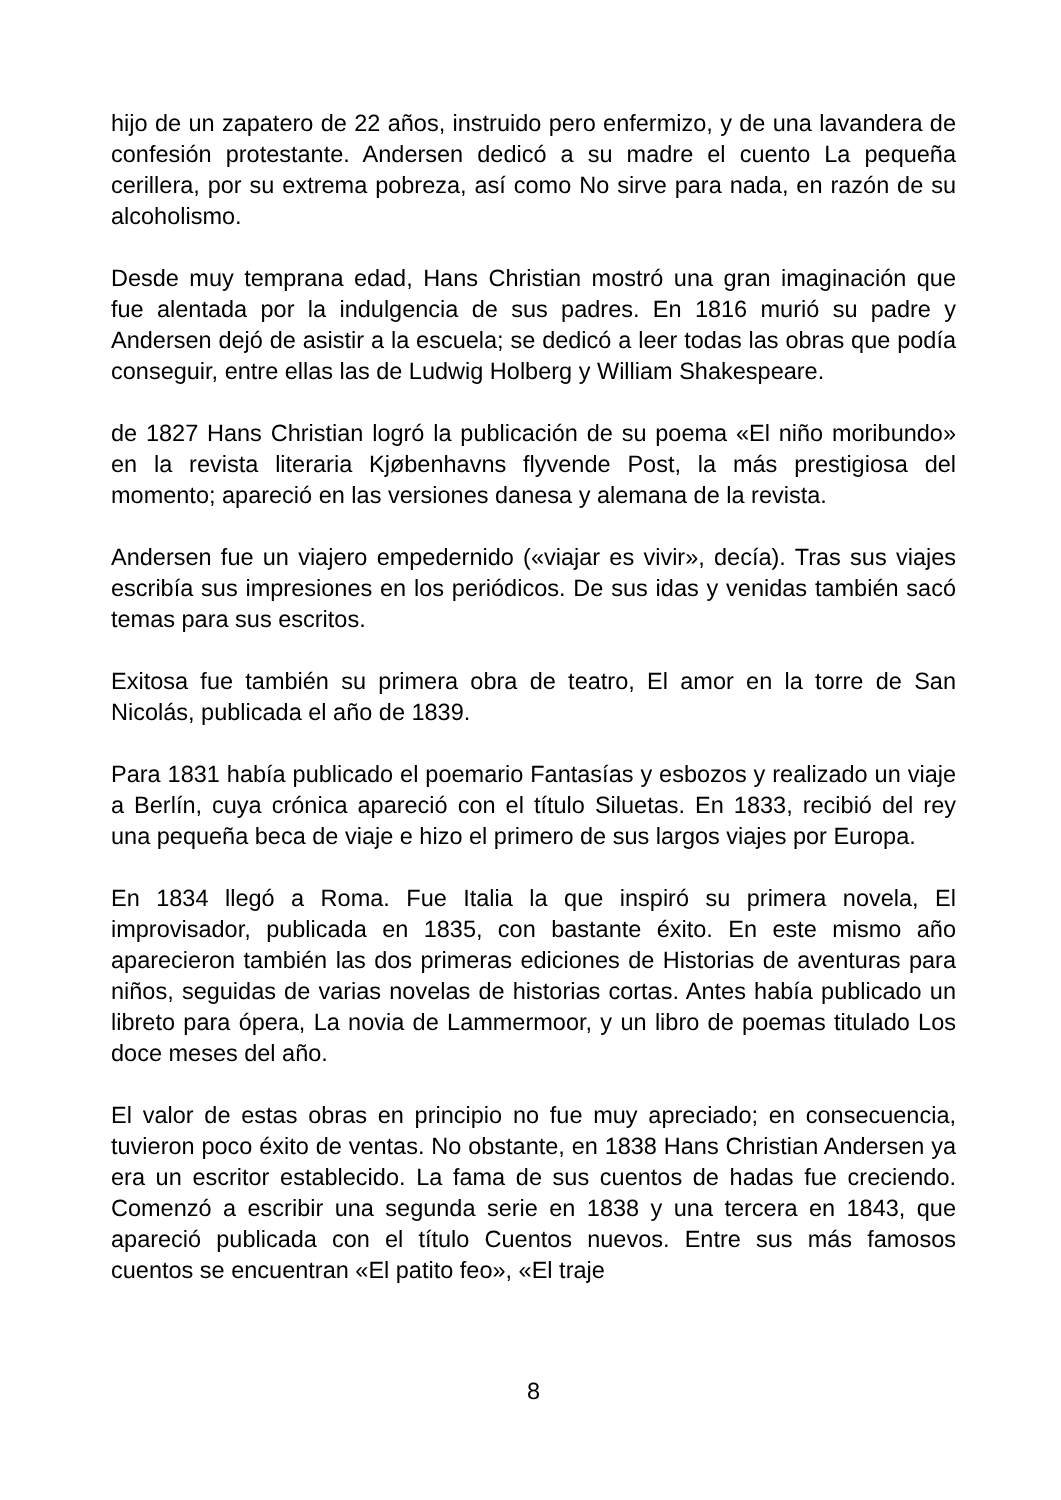hijo de un zapatero de 22 años, instruido pero enfermizo, y de una lavandera de confesión protestante. Andersen dedicó a su madre el cuento La pequeña cerillera, por su extrema pobreza, así como No sirve para nada, en razón de su alcoholismo.
Desde muy temprana edad, Hans Christian mostró una gran imaginación que fue alentada por la indulgencia de sus padres. En 1816 murió su padre y Andersen dejó de asistir a la escuela; se dedicó a leer todas las obras que podía conseguir, entre ellas las de Ludwig Holberg y William Shakespeare.
de 1827 Hans Christian logró la publicación de su poema «El niño moribundo» en la revista literaria Kjøbenhavns flyvende Post, la más prestigiosa del momento; apareció en las versiones danesa y alemana de la revista.
Andersen fue un viajero empedernido («viajar es vivir», decía). Tras sus viajes escribía sus impresiones en los periódicos. De sus idas y venidas también sacó temas para sus escritos.
Exitosa fue también su primera obra de teatro, El amor en la torre de San Nicolás, publicada el año de 1839.
Para 1831 había publicado el poemario Fantasías y esbozos y realizado un viaje a Berlín, cuya crónica apareció con el título Siluetas. En 1833, recibió del rey una pequeña beca de viaje e hizo el primero de sus largos viajes por Europa.
En 1834 llegó a Roma. Fue Italia la que inspiró su primera novela, El improvisador, publicada en 1835, con bastante éxito. En este mismo año aparecieron también las dos primeras ediciones de Historias de aventuras para niños, seguidas de varias novelas de historias cortas. Antes había publicado un libreto para ópera, La novia de Lammermoor, y un libro de poemas titulado Los doce meses del año.
El valor de estas obras en principio no fue muy apreciado; en consecuencia, tuvieron poco éxito de ventas. No obstante, en 1838 Hans Christian Andersen ya era un escritor establecido. La fama de sus cuentos de hadas fue creciendo. Comenzó a escribir una segunda serie en 1838 y una tercera en 1843, que apareció publicada con el título Cuentos nuevos. Entre sus más famosos cuentos se encuentran «El patito feo», «El traje
8